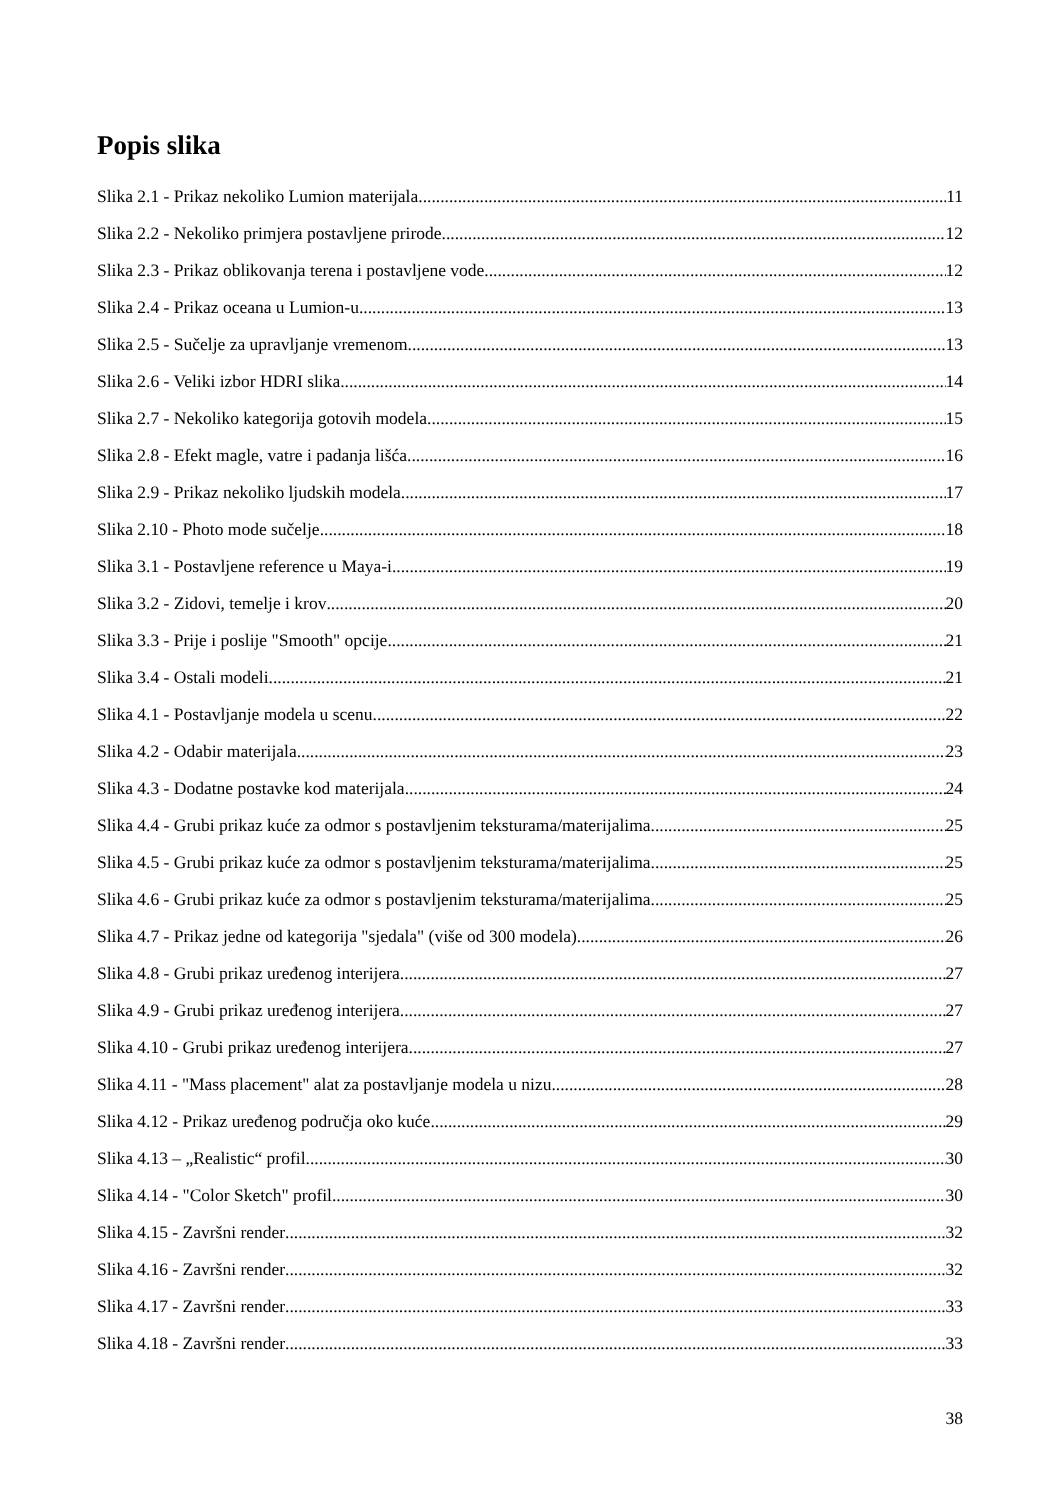Popis slika
Slika 2.1 - Prikaz nekoliko Lumion materijala 11
Slika 2.2 - Nekoliko primjera postavljene prirode 12
Slika 2.3 - Prikaz oblikovanja terena i postavljene vode 12
Slika 2.4 - Prikaz oceana u Lumion-u 13
Slika 2.5 - Sučelje za upravljanje vremenom 13
Slika 2.6 - Veliki izbor HDRI slika 14
Slika 2.7 - Nekoliko kategorija gotovih modela 15
Slika 2.8 - Efekt magle, vatre i padanja lišća 16
Slika 2.9 - Prikaz nekoliko ljudskih modela 17
Slika 2.10 - Photo mode sučelje 18
Slika 3.1 - Postavljene reference u Maya-i 19
Slika 3.2 - Zidovi, temelje i krov 20
Slika 3.3 - Prije i poslije "Smooth" opcije 21
Slika 3.4 - Ostali modeli 21
Slika 4.1 - Postavljanje modela u scenu 22
Slika 4.2 - Odabir materijala 23
Slika 4.3 - Dodatne postavke kod materijala 24
Slika 4.4 - Grubi prikaz kuće za odmor s postavljenim teksturama/materijalima 25
Slika 4.5 - Grubi prikaz kuće za odmor s postavljenim teksturama/materijalima 25
Slika 4.6 - Grubi prikaz kuće za odmor s postavljenim teksturama/materijalima 25
Slika 4.7 - Prikaz jedne od kategorija "sjedala" (više od 300 modela) 26
Slika 4.8 - Grubi prikaz uređenog interijera 27
Slika 4.9 - Grubi prikaz uređenog interijera 27
Slika 4.10 - Grubi prikaz uređenog interijera 27
Slika 4.11 - "Mass placement" alat za postavljanje modela u nizu 28
Slika 4.12 - Prikaz uređenog područja oko kuće 29
Slika 4.13 – „Realistic“ profil 30
Slika 4.14 - "Color Sketch" profil 30
Slika 4.15 - Završni render 32
Slika 4.16 - Završni render 32
Slika 4.17 - Završni render 33
Slika 4.18 - Završni render 33
38